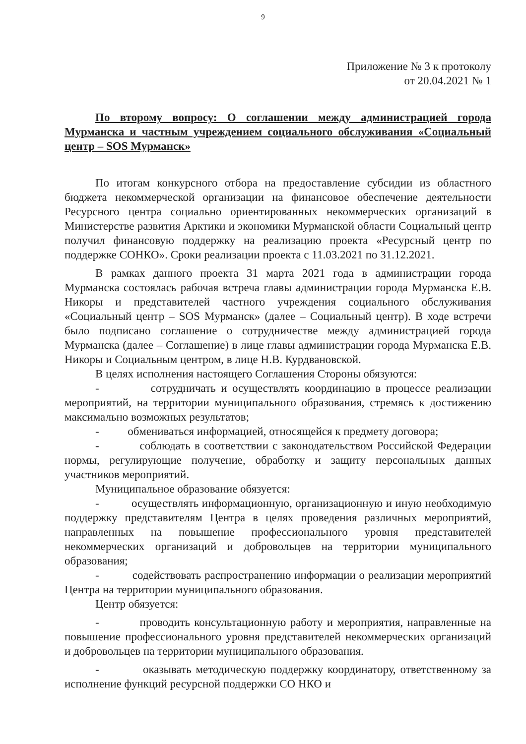9
Приложение № 3 к протоколу
от 20.04.2021 № 1
По второму вопросу: О соглашении между администрацией города Мурманска и частным учреждением социального обслуживания «Социальный центр – SOS Мурманск»
По итогам конкурсного отбора на предоставление субсидии из областного бюджета некоммерческой организации на финансовое обеспечение деятельности Ресурсного центра социально ориентированных некоммерческих организаций в Министерстве развития Арктики и экономики Мурманской области Социальный центр получил финансовую поддержку на реализацию проекта «Ресурсный центр по поддержке СОНКО». Сроки реализации проекта с 11.03.2021 по 31.12.2021.
В рамках данного проекта 31 марта 2021 года в администрации города Мурманска состоялась рабочая встреча главы администрации города Мурманска Е.В. Никоры и представителей частного учреждения социального обслуживания «Социальный центр – SOS Мурманск» (далее – Социальный центр). В ходе встречи было подписано соглашение о сотрудничестве между администрацией города Мурманска (далее – Соглашение) в лице главы администрации города Мурманска Е.В. Никоры и Социальным центром, в лице Н.В. Курдвановской.
В целях исполнения настоящего Соглашения Стороны обязуются:
- сотрудничать и осуществлять координацию в процессе реализации мероприятий, на территории муниципального образования, стремясь к достижению максимально возможных результатов;
- обмениваться информацией, относящейся к предмету договора;
- соблюдать в соответствии с законодательством Российской Федерации нормы, регулирующие получение, обработку и защиту персональных данных участников мероприятий.
Муниципальное образование обязуется:
- осуществлять информационную, организационную и иную необходимую поддержку представителям Центра в целях проведения различных мероприятий, направленных на повышение профессионального уровня представителей некоммерческих организаций и добровольцев на территории муниципального образования;
- содействовать распространению информации о реализации мероприятий Центра на территории муниципального образования.
Центр обязуется:
- проводить консультационную работу и мероприятия, направленные на повышение профессионального уровня представителей некоммерческих организаций и добровольцев на территории муниципального образования.
- оказывать методическую поддержку координатору, ответственному за исполнение функций ресурсной поддержки СО НКО и